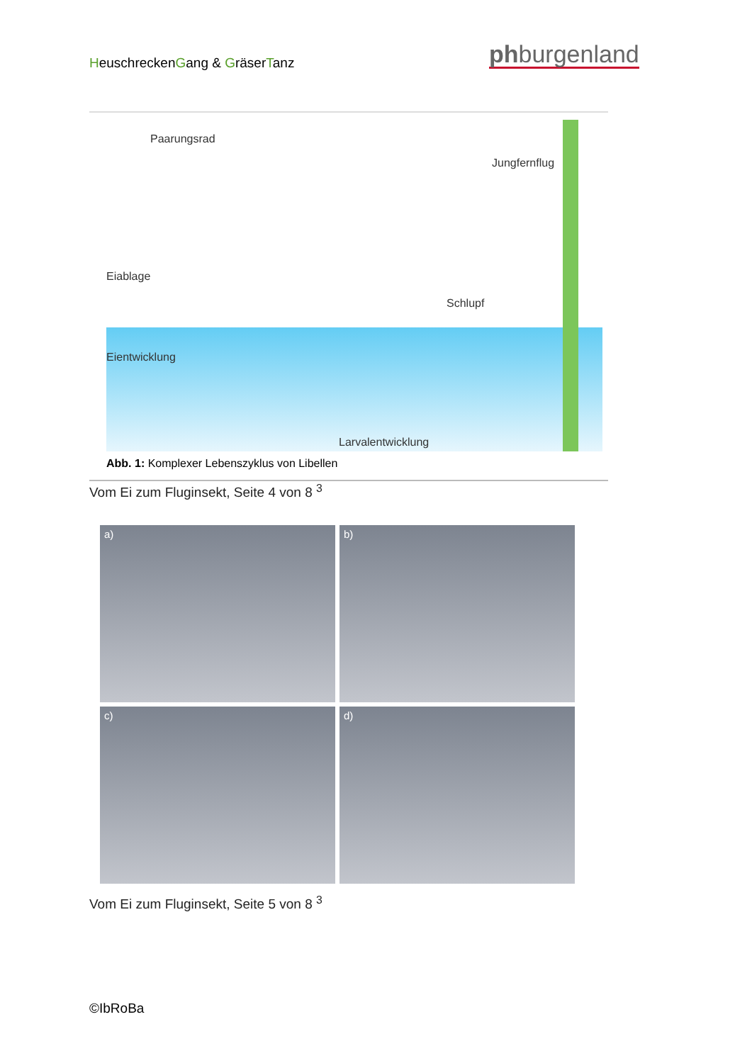HeuschreckenGang & GräserTanz phburgenland
Paarungsrad
Jungfernflug
Eiablage
Schlupf
Eientwicklung
Larvalentwicklung
Abb. 1: Komplexer Lebenszyklus von Libellen
Vom Ei zum Fluginsekt, Seite 4 von 8 <sup>3</sup>
a)
b)
c)
d)
Vom Ei zum Fluginsekt, Seite 5 von 8 <sup>3</sup>
©IbRoBa